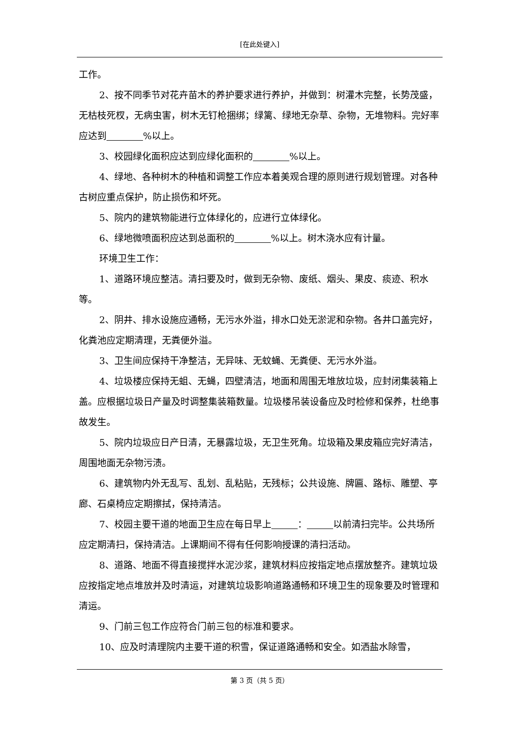[在此处键入]
工作。
2、按不同季节对花卉苗木的养护要求进行养护，并做到：树灌木完整，长势茂盛，无枯枝死杈，无病虫害，树木无钉枪捆绑；绿篱、绿地无杂草、杂物，无堆物料。完好率应达到 %以上。
3、校园绿化面积应达到应绿化面积的 %以上。
4、绿地、各种树木的种植和调整工作应本着美观合理的原则进行规划管理。对各种古树应重点保护，防止损伤和坏死。
5、院内的建筑物能进行立体绿化的，应进行立体绿化。
6、绿地微喷面积应达到总面积的 %以上。树木浇水应有计量。
环境卫生工作：
1、道路环境应整洁。清扫要及时，做到无杂物、废纸、烟头、果皮、痰迹、积水等。
2、阴井、排水设施应通畅，无污水外溢，排水口处无淤泥和杂物。各井口盖完好，化粪池应定期清理，无粪便外溢。
3、卫生间应保持干净整洁，无异味、无蚊蝇、无粪便、无污水外溢。
4、垃圾楼应保持无蛆、无蝇，四壁清洁，地面和周围无堆放垃圾，应封闭集装箱上盖。应根据垃圾日产量及时调整集装箱数量。垃圾楼吊装设备应及时检修和保养，杜绝事故发生。
5、院内垃圾应日产日清，无暴露垃圾，无卫生死角。垃圾箱及果皮箱应完好清洁，周围地面无杂物污渍。
6、建筑物内外无乱写、乱划、乱粘贴，无残标；公共设施、牌匾、路标、雕塑、亭廊、石桌椅应定期擦拭，保持清洁。
7、校园主要干道的地面卫生应在每日早上 ： 以前清扫完毕。公共场所应定期清扫，保持清洁。上课期间不得有任何影响授课的清扫活动。
8、道路、地面不得直接搅拌水泥沙浆，建筑材料应按指定地点摆放整齐。建筑垃圾应按指定地点堆放并及时清运，对建筑垃圾影响道路通畅和环境卫生的现象要及时管理和清运。
9、门前三包工作应符合门前三包的标准和要求。
10、应及时清理院内主要干道的积雪，保证道路通畅和安全。如洒盐水除雪，
第 3 页（共 5 页）